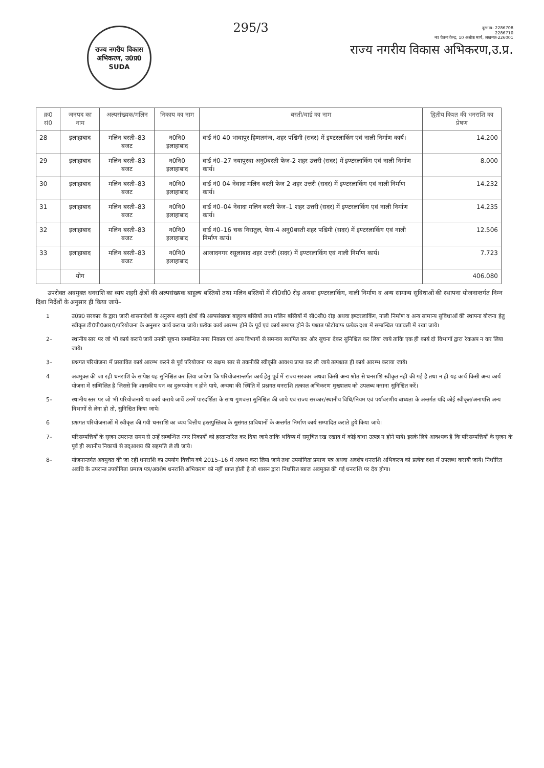राज्य नगरीय विकास अभिकरण, उ0प्र0
SUDA
295/3
दूरभाष- 2286708
2286710
नव चेतना केन्द्र, 10 अशोक मार्ग, लखनऊ-226001
राज्य नगरीय विकास अभिकरण,उ.प्र.
| क्र0 सं0 | जनपद का नाम | अल्पसंख्यक/मलिन | निकाय का नाम | बस्ती/वार्ड का नाम | द्वितीय किश्त की धनराशि का प्रेषण |
| --- | --- | --- | --- | --- | --- |
| 28 | इलाहाबाद | मलिन बस्ती–83 बजट | न0नि0 इलाहाबाद | वार्ड नं0 40 भावापुर हिम्मतगंज, शहर पश्चिमी (सदर) में इण्टरलाकिंग एवं नाली निर्माण कार्य। | 14.200 |
| 29 | इलाहाबाद | मलिन बस्ती–83 बजट | न0नि0 इलाहाबाद | वार्ड नं0–27 नयापुरवा अनु0बस्ती फेज-2 शहर उत्तरी (सदर) में इण्टरलाकिंग एवं नाली निर्माण कार्य। | 8.000 |
| 30 | इलाहाबाद | मलिन बस्ती–83 बजट | न0नि0 इलाहाबाद | वार्ड नं0 04 नेवादा मलिन बस्ती फेज 2 शहर उत्तरी (सदर) में इण्टरलाकिंग एवं नाली निर्माण कार्य। | 14.232 |
| 31 | इलाहाबाद | मलिन बस्ती–83 बजट | न0नि0 इलाहाबाद | वार्ड नं0–04 नेवादा मलिन बस्ती फेज–1 शहर उत्तरी (सदर) में इण्टरलाकिंग एवं नाली निर्माण कार्य। | 14.235 |
| 32 | इलाहाबाद | मलिन बस्ती–83 बजट | न0नि0 इलाहाबाद | वार्ड नं0–16 चक निरातुल, फेस-4 अनु0बस्ती शहर पश्चिमी (सदर) में इण्टरलाकिंग एवं नाली निर्माण कार्य। | 12.506 |
| 33 | इलाहाबाद | मलिन बस्ती–83 बजट | न0नि0 इलाहाबाद | आजादनगर रसूलाबाद शहर उत्तरी (सदर) में इण्टरलाकिंग एवं नाली निर्माण कार्य। | 7.723 |
| | योग | | | | 406.080 |
उपरोक्त अवमुक्त धनराशि का व्यय शहरी क्षेत्रों की अल्पसंख्यक बाहुल्य बस्तियों तथा मलिन बस्तियों में सी0सी0 रोड़ अथवा इण्टरलाकिंग, नाली निर्माण व अन्य सामान्य सुविधाओं की स्थापना योजनान्तर्गत निम्न दिशा निर्देशों के अनुसार ही किया जाये–
1 उ0प्र0 सरकार के द्वारा जारी शासनादेशों के अनुरूप शहरी क्षेत्रों की अल्पसंख्यक बाहुल्य बस्तियों तथा मलिन बस्तियों में सी0सी0 रोड़ अथवा इण्टरलाकिंग, नाली निर्माण व अन्य सामान्य सुविधाओं की स्थापना योजना हेतु स्वीकृत डी0पी0आर0/परियोजना के अनुसार कार्य कराया जाये। प्रत्येक कार्य आरम्भ होने के पूर्व एवं कार्य समाप्त होने के पश्चात फोटोग्राफ प्रत्येक दशा में सम्बन्धित पत्रावली में रखा जाये।
2– स्थानीय स्तर पर जो भी कार्य कराये जायें उनकी सूचना सम्बन्धित नगर निकाय एवं अन्य विभागों से समन्वय स्थापित कर और सूचना देकर सुनिश्चित कर लिया जाये ताकि एक ही कार्य दो विभागों द्वारा रेकअप न कर लिया जाये।
3– प्रश्नगत परियोजना में प्रस्तावित कार्य आरम्भ करने से पूर्व परियोजना पर सक्षम स्तर से तकनीकी स्वीकृति आवश्य प्राप्त कर ली जाये तत्पश्चात ही कार्य आरम्भ कराया जाये।
4 अवमुक्त की जा रही धनराशि के सापेक्ष यह सुनिश्चित कर लिया जायेगा कि परियोजनान्तर्गत कार्य हेतु पूर्व में राज्य सरकार अथवा किसी अन्य श्रोत से धनराशि स्वीकृत नहीं की गई है तथा न ही यह कार्य किसी अन्य कार्य योजना में सम्मिलित है जिससे कि शासकीय धन का दुरूपयोग न होने पाये, अन्यथा की स्थिति में प्रश्नगत धनराशि तत्काल अभिकरण मुख्यालय को उपलब्ध कराना सुनिश्चित करें।
5– स्थानीय स्तर पर जो भी परियोजनायें या कार्य कराये जायें उनमें पारदर्शिता के साथ गुणवत्ता सुनिश्चित की जाये एवं राज्य सरकार/स्थानीय विधि/नियम एवं पर्यावरणीय बाध्यता के अन्तर्गत यदि कोई स्वीकृत/अनापत्ति अन्य विभागों से लेना हो तो, सुनिश्चित किया जाये।
6 प्रश्नगत परियोजनाओं में स्वीकृत की गयी धनराशि का व्यय वित्तीय हस्तपुस्तिका के सुसंगत प्राविधानों के अन्तर्गत निर्माण कार्य सम्पादित कराते हुये किया जाये।
7– परिसम्पत्तियों के सृजन उपरान्त समय से उन्हें सम्बन्धित नगर निकायों को हस्तान्तरित कर दिया जाये ताकि भविष्य में समुचित रख रखाव में कोई बाधा उत्पन्न न होने पाये। इसके लिये आवश्यक है कि परिसम्पत्तियों के सृजन के पूर्व ही स्थानीय निकायों से तद्आशय की सहमति ले ली जाये।
8– योजनान्तर्गत अवमुक्त की जा रही धनराशि का उपयोग वित्तीय वर्ष 2015–16 में अवश्य करा लिया जाये तथा उपयोगिता प्रमाण पत्र अथवा अवशेष धनराशि अभिकरण को प्रत्येक दशा में उपलब्ध करायी जायें। निर्धारित अवधि के उपरान्त उपयोगिता प्रमाण पत्र/अवशेष धनराशि अभिकरण को नहीं प्राप्त होती है तो शासन द्वारा निर्धारित ब्याज अवमुक्त की गई धनराशि पर देय होगा।